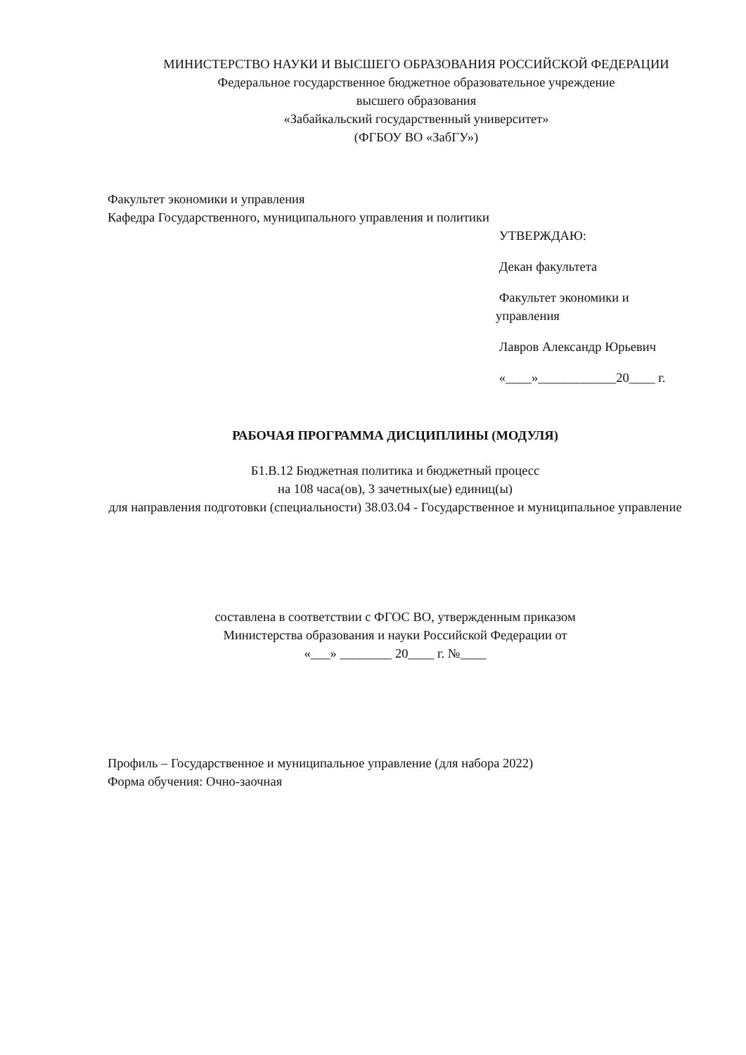МИНИСТЕРСТВО НАУКИ И ВЫСШЕГО ОБРАЗОВАНИЯ РОССИЙСКОЙ ФЕДЕРАЦИИ
Федеральное государственное бюджетное образовательное учреждение
высшего образования
«Забайкальский государственный университет»
(ФГБОУ ВО «ЗабГУ»)
Факультет экономики и управления
Кафедра Государственного, муниципального управления и политики
УТВЕРЖДАЮ:
Декан факультета
Факультет экономики и управления
Лавров Александр Юрьевич
«____»____________20____ г.
РАБОЧАЯ ПРОГРАММА ДИСЦИПЛИНЫ (МОДУЛЯ)
Б1.В.12 Бюджетная политика и бюджетный процесс
на 108 часа(ов), 3 зачетных(ые) единиц(ы)
для направления подготовки (специальности) 38.03.04 - Государственное и муниципальное управление
составлена в соответствии с ФГОС ВО, утвержденным приказом
Министерства образования и науки Российской Федерации от
«___» ________ 20____ г. №____
Профиль – Государственное и муниципальное управление (для набора 2022)
Форма обучения: Очно-заочная